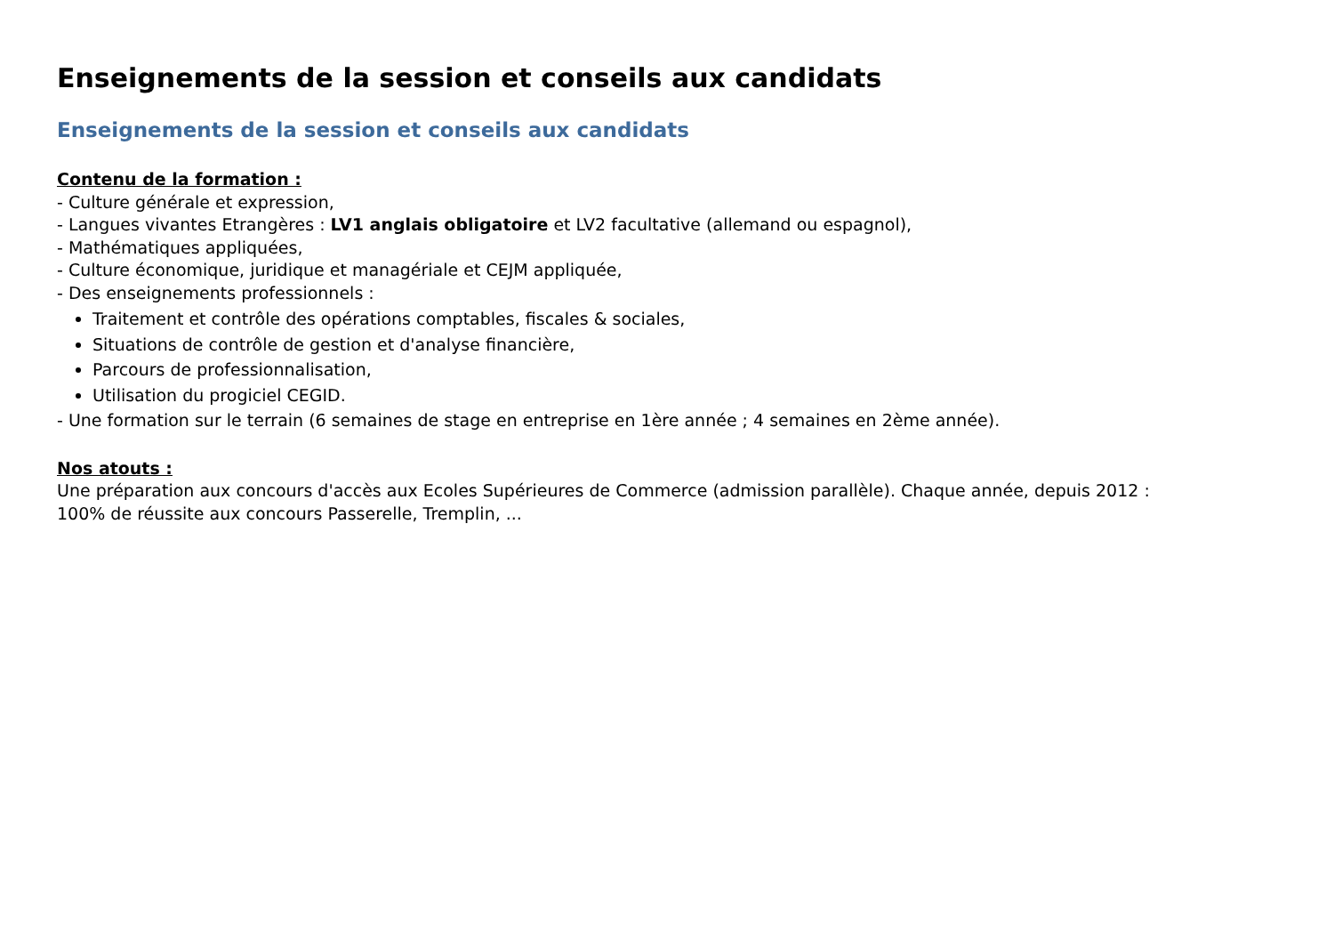Enseignements de la session et conseils aux candidats
Enseignements de la session et conseils aux candidats
Contenu de la formation :
- Culture générale et expression,
- Langues vivantes Etrangères : LV1 anglais obligatoire et LV2 facultative (allemand ou espagnol),
- Mathématiques appliquées,
- Culture économique, juridique et managériale et CEJM appliquée,
- Des enseignements professionnels :
Traitement et contrôle des opérations comptables, fiscales & sociales,
Situations de contrôle de gestion et d'analyse financière,
Parcours de professionnalisation,
Utilisation du progiciel CEGID.
- Une formation sur le terrain (6 semaines de stage en entreprise en 1ère année ; 4 semaines en 2ème année).
Nos atouts :
Une préparation aux concours d'accès aux Ecoles Supérieures de Commerce (admission parallèle). Chaque année, depuis 2012 :
100% de réussite aux concours Passerelle, Tremplin, ...